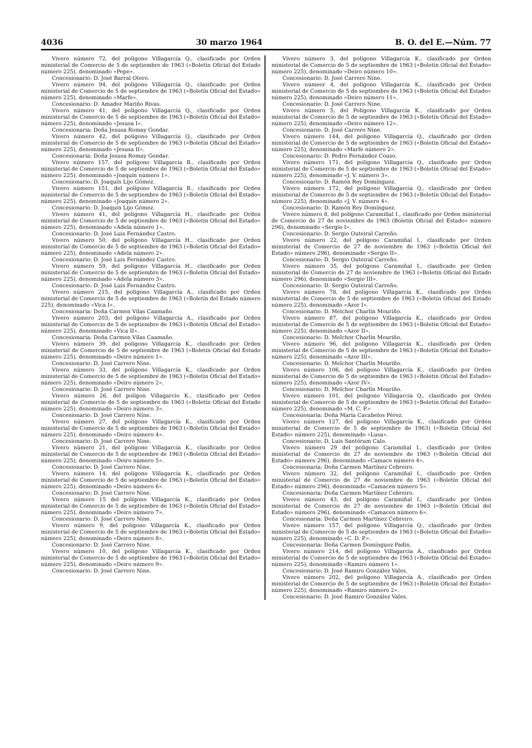4036 30 marzo 1964 B. O. del E.—Núm. 77
Vivero número 72, del polígono Villagarcía Q., clasificado por Orden ministerial de Comercio de 5 de septiembre de 1963 («Boletín Oficial del Estado número 225), denominado «Pepe».
Concesionario: D. José Barral Otero.
Vivero número 94, del polígono Villagarcía Q., clasificado por Orden ministerial de Comercio de 5 de septiembre de 1963 («Boletín Oficial del Estado» número 225), denominado «Marfe».
Concesionario: D. Amador Mariño Rivas.
Vivero número 41, del polígono Villagarcía Q., clasificado por Orden ministerial de Comercio de 5 de septiembre de 1963 («Boletín Oficial del Estado» número 225), denominado «Jesusa I».
Concesionaria: Doña Jesusa Romay Gondar.
Vivero número 42, del polígono Villagarcía Q., clasificado por Orden ministerial de Comercio de 5 de septiembre de 1963 («Boletín Oficial del Estado» número 225), denominado «Jesusa II».
Concesionaria: Doña Jesusa Romay Gondar.
Vivero número 157, del polígono Villagarcía B., clasificado por Orden ministerial de Comercio de 5 de septiembre de 1963 («Boletín Oficial del Estado» número 225), denominado «Joaquín número 1».
Concesionario: D. Joaquín Lijo Gómez.
Vivero número 151, del polígono Villagarcía B., clasificado por Orden ministerial de Comercio de 5 de septiembre de 1963 («Boletín Oficial del Estado» número 225), denominado «Joaquín número 2».
Concesionario: D. Joaquín Lijo Gómez.
Vivero número 41, del polígono Villagarcía H., clasificado por Orden ministerial de Comercio de 5 de septiembre de 1963 («Boletín Oficial del Estado» número 225), denominado «Adela número 1».
Concesionario: D. José Luis Fernández Castro.
Vivero número 50, del polígono Villagarcía H., clasificado por Orden ministerial de Comercio de 5 de septiembre de 1963 («Boletín Oficial del Estado» número 225), denominado «Adela número 2».
Concesionario: D. José Luis Fernández Castro.
Vivero número 59, del polígono Villagarcía H., clasificado por Orden ministerial de Comercio de 5 de septiembre de 1963 («Boletín Oficial del Estado» número 225), denominado «Adela número 3».
Concesionario: D. José Luis Fernández Castro.
Vivero número 215, del polígono Villagarcía A., clasificado por Orden ministerial de Comercio de 5 de septiembre de 1963 («Boletín del Estado número 225), denominado «Vica I».
Concesionaria: Doña Carmen Vilas Caamaño.
Vivero número 203, del polígono Villagarcía A., clasificado por Orden ministerial de Comercio de 5 de septiembre de 1963 («Boletín Oficial del Estado» número 225), denominado «Vica II».
Concesionaria: Doña Carmen Vilas Caamaño.
Vivero número 39, del polígono Villagarcía K., clasificado por Orden ministerial de Comercio de 5 de septiembre de 1963 («Boletín Oficial del Estado número 225), denominado «Deiro número 1».
Concesionario: D. José Carrero Nine.
Vivero número 33, del polígono Villagarcía K., clasificado por Orden ministerial de Comercio de 5 de septiembre de 1963 («Boletín Oficial del Estado» número 225), denominado «Deiro número 2».
Concesionario: D. José Carrero Nine.
Vivero número 26, del polígon Villagarcío K., clasificado por Orden ministerial de Comercio de 5 de septiembre de 1963 («Boletín Oficial del Estado número 225), denominado «Deiro número 3».
Concesionario: D. José Carrero Nine.
Vivero número 27, del polígono Villagarcía K., clasificado por Orden ministerial de Comercio de 5 de septiembre de 1963 («Boletín Oficial del Estado» número 225), denominado «Deiro número 4».
Concesionario: D. José Carrero Nine.
Vivero número 21, del polígono Villagarcía K., clasificado por Orden ministerial de Comercio de 5 de septiembre de 1963 («Boletín Oficial del Estado» número 225), denominado «Deiro número 5».
Concesionario: D. José Carrero Nine.
Vivero número 14, del polígono Villagarcía K., clasificado por Orden ministerial de Comercio de 5 de septiembre de 1963 («Boletín Oficial del Estado» número 225), denominado «Deiro número 6».
Concesionario: D. José Carrero Nine.
Vivero número 15 del polígono Villagarcía K., clasificado por Orden ministerial de Comercio de 5 de septiembre de 1963 («Boletín Oficial del Estado» número 225), denominado «Deiro número 7».
Concesionario: D. José Carrero Nine.
Vivero número 9, del polígono Villagarcía K., clasificado por Orden ministerial de Comercio de 5 de septiembre de 1963 («Boletín Oficial del Estado» número 225), denominado «Deiro número 8».
Concesionario: D. José Carrero Nine.
Vivero número 10, del polígono Villagarcía K., clasificado por Orden ministerial de Comercio de 5 de septiembre de 1963 («Boletín Oficial del Estado» número 225), denominado «Deiro número 9».
Concesionario: D. José Carrero Nine.
Vivero número 3, del polígono Villagarcía K., clasificado por Orden ministerial de Comercio de 5 de septiembre de 1963 («Boletín Oficial del Estado» número 225), denominado «Deiro número 10».
Concesionario: D. José Carrero Nine.
Vivero númeor 4, del polígono Villagarcía K., clasificado por Orden ministerial de Comercio de 5 de septiembre de 1963 («Boletín Oficial del Estado» número 225), denominado «Deiro número 11».
Concesionario: D. José Carrero Nine.
Vivero número 5, del Polígono Villagarcía K., clasificado por Orden ministerial de Comercio de 5 de septiembre de 1963 («Boletín Oficial del Estado» número 225), denominado «Deiro número 12».
Concesionario: D. José Carrero Nine.
Vivero número 144, del polígono Villagarcía Q., clasificado por Orden ministerial de Comercio de 5 de septiembre de 1963 («Boletín Oficial del Estado» número 225), denominado «Marfe número 2».
Concesionario: D. Pedro Fernández Couso.
Vivero número 171, del polígono Villagarcía Q., clasificado por Orden ministerial de Comercio de 5 de septiembre de 1963 («Boletín Oficial del Estado» número 225), denominado «J. V. número 3».
Concesionario: D. Ramón Rey Domínguez.
Vivero número 172, del polígono Villagarcía Q., clasificado por Orden ministerial de Comercio de 5 de septiembre de 1963 («Boletín Oficial del Estado» número 225), denominado «J. V. número 4».
Concesionario: D. Ramón Rey Domínguez.
Vivero número 8, del polígono Caramiñal I., clasificado por Orden ministerial de Comercio de 27 de noviembre de 1963 (Boletín Oficial del Estado» número 296), denominado «Sergio I».
Concesionario: D. Sergio Outeiral Carreño.
Vivero número 22, del polígono Caramiñal I., clasificado por Orden ministerial de Comercio de 27 de noviembre de 1963 («Boletín Oficial del Estado» número 296), denominado «Sergio II».
Concesionario: D. Sergio Outeiral Carreño.
Vivero número 35, del polígono Caramiñal I., clasificado por Orden ministerial de Comercio de 27 de noviembre de 1963 («Boletín Oficial del Estado número 296), denominado «Sergio III».
Concesionario: D. Sergio Outeiral Carreño.
Vivero número 78, del polígono Villagarcía K., clasificado por Orden ministerial de Comercio de 5 de septiembre de 1963 («Boletín Oficial del Estado número 225), denominado «Azor I».
Concesionario: D. Melchor Charlín Mouriño.
Vivero número 87, del polígono Villagarcía K., clasificado por Orden ministerial de Comercio de 5 de septiembre de 1963 («Boletín Oficial del Estado» número 225), denominado «Azor II».
Concesionario: D. Melchor Charlín Mouriño.
Vivero número 96, del polígono Villagarcía K., clasificado por Orden ministerial de Comercio de 5 de septiembre de 1963 («Boletín Oficial del Estado» número 225), denominado «Azor III».
Concesionario: D. Melchor Charlín Mouriño.
Vivero número 106, del polígono Villagarcía K., clasificado por Orden ministerial de Comercio de 5 de septiembre de 1963 («Boletín Oficial del Estado» número 225), denominado «Azor IV».
Concesionario: D. Melchor Charlín Mouriño.
Vivero número 101, del polígono Villagarcía Q., clasificado por Orden ministerial de Comercio de 5 de septiembre de 1963 («Boletín Oficial del Estado» número 225), denominado «M. C. P.»
Concesionaria: Doña María Cacabelos Pérez.
Vivero número 127, del polígono Villagarcía K., clasificado por Orden ministerial de Comercio de 5 de septiembre de 1963) («Boletín Oficial del Estado» número 225), denominado «Lusa».
Concesionario: D. Luis Santórum Calo.
Vivero número 29 del polígono Caramiñal I., clasificado por Orden ministerial de Comercio de 27 de noviembre de 1963 («Boletín Oficial del Estado» número 296), denominado «Camace número 4».
Concesionaria: Doña Carmen Martínez Cebreiro.
Vivero número 32, del polígono Caramiñal I., clasificado por Orden ministerial de Comercio de 27 de noviembre de 1963 («Boletín Oficial del Estado» número 296), denominado «Camacen número 5».
Concesionaria: Doña Carmen Martínez Cebreiro.
Vivero número 43, del polígono Caramiñal I., clasificado por Orden ministerial de Comercio de 27 de noviembre de 1963 («Boletín Oficial del Estado» número 296), denominado «Camacen número 6».
Concesionaria: Doña Carmen Martínez Cebreiro.
Vivero número 157, del polígono Villagarcía Q., clasificado por Orden ministerial de Comercio de 5 de septiembre de 1963 («Boletín Oficial del Estado» número 225), denominado «C. D. P.».
Concesionaria: Doña Carmen Domínguez Padín.
Vivero número 214, del polígono Villagarcía A., clasificado por Orden ministerial de Comercio de 5 de septiembre de 1963 («Boletín Oficial del Estado» número 225), denominado «Ramiro número 1».
Concesionario: D. José Ramiro González Vales.
Vivero número 202, del polígono Villagarcía A., clasificado por Orden ministerial de Comercio de 5 de septiembre de 1963 («Boletín Oficial del Estado» número 225), denominado «Ramiro número 2».
Concesionario: D. José Ramiro González Vales.